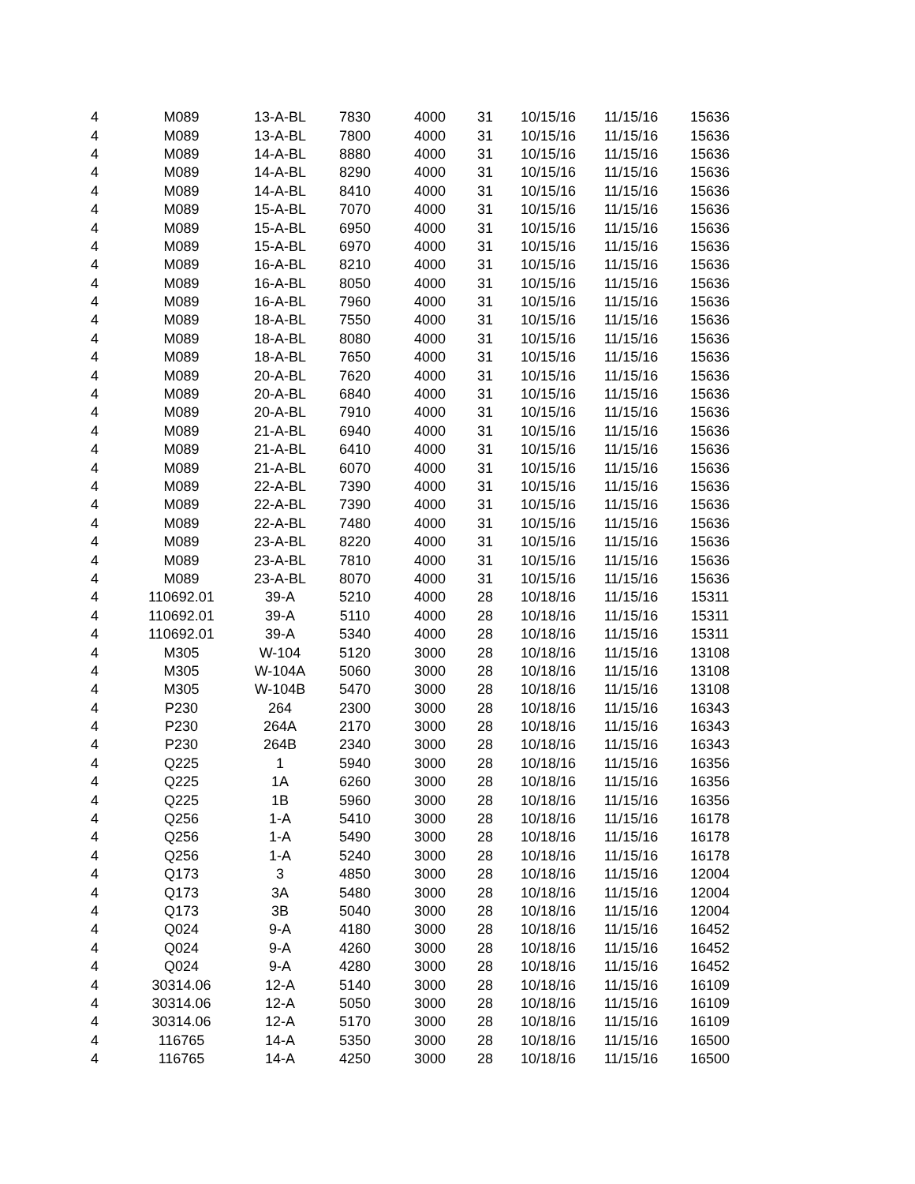| 4 | M089 | 13-A-BL | 7830 | 4000 | 31 | 10/15/16 | 11/15/16 | 15636 |
| 4 | M089 | 13-A-BL | 7800 | 4000 | 31 | 10/15/16 | 11/15/16 | 15636 |
| 4 | M089 | 14-A-BL | 8880 | 4000 | 31 | 10/15/16 | 11/15/16 | 15636 |
| 4 | M089 | 14-A-BL | 8290 | 4000 | 31 | 10/15/16 | 11/15/16 | 15636 |
| 4 | M089 | 14-A-BL | 8410 | 4000 | 31 | 10/15/16 | 11/15/16 | 15636 |
| 4 | M089 | 15-A-BL | 7070 | 4000 | 31 | 10/15/16 | 11/15/16 | 15636 |
| 4 | M089 | 15-A-BL | 6950 | 4000 | 31 | 10/15/16 | 11/15/16 | 15636 |
| 4 | M089 | 15-A-BL | 6970 | 4000 | 31 | 10/15/16 | 11/15/16 | 15636 |
| 4 | M089 | 16-A-BL | 8210 | 4000 | 31 | 10/15/16 | 11/15/16 | 15636 |
| 4 | M089 | 16-A-BL | 8050 | 4000 | 31 | 10/15/16 | 11/15/16 | 15636 |
| 4 | M089 | 16-A-BL | 7960 | 4000 | 31 | 10/15/16 | 11/15/16 | 15636 |
| 4 | M089 | 18-A-BL | 7550 | 4000 | 31 | 10/15/16 | 11/15/16 | 15636 |
| 4 | M089 | 18-A-BL | 8080 | 4000 | 31 | 10/15/16 | 11/15/16 | 15636 |
| 4 | M089 | 18-A-BL | 7650 | 4000 | 31 | 10/15/16 | 11/15/16 | 15636 |
| 4 | M089 | 20-A-BL | 7620 | 4000 | 31 | 10/15/16 | 11/15/16 | 15636 |
| 4 | M089 | 20-A-BL | 6840 | 4000 | 31 | 10/15/16 | 11/15/16 | 15636 |
| 4 | M089 | 20-A-BL | 7910 | 4000 | 31 | 10/15/16 | 11/15/16 | 15636 |
| 4 | M089 | 21-A-BL | 6940 | 4000 | 31 | 10/15/16 | 11/15/16 | 15636 |
| 4 | M089 | 21-A-BL | 6410 | 4000 | 31 | 10/15/16 | 11/15/16 | 15636 |
| 4 | M089 | 21-A-BL | 6070 | 4000 | 31 | 10/15/16 | 11/15/16 | 15636 |
| 4 | M089 | 22-A-BL | 7390 | 4000 | 31 | 10/15/16 | 11/15/16 | 15636 |
| 4 | M089 | 22-A-BL | 7390 | 4000 | 31 | 10/15/16 | 11/15/16 | 15636 |
| 4 | M089 | 22-A-BL | 7480 | 4000 | 31 | 10/15/16 | 11/15/16 | 15636 |
| 4 | M089 | 23-A-BL | 8220 | 4000 | 31 | 10/15/16 | 11/15/16 | 15636 |
| 4 | M089 | 23-A-BL | 7810 | 4000 | 31 | 10/15/16 | 11/15/16 | 15636 |
| 4 | M089 | 23-A-BL | 8070 | 4000 | 31 | 10/15/16 | 11/15/16 | 15636 |
| 4 | 110692.01 | 39-A | 5210 | 4000 | 28 | 10/18/16 | 11/15/16 | 15311 |
| 4 | 110692.01 | 39-A | 5110 | 4000 | 28 | 10/18/16 | 11/15/16 | 15311 |
| 4 | 110692.01 | 39-A | 5340 | 4000 | 28 | 10/18/16 | 11/15/16 | 15311 |
| 4 | M305 | W-104 | 5120 | 3000 | 28 | 10/18/16 | 11/15/16 | 13108 |
| 4 | M305 | W-104A | 5060 | 3000 | 28 | 10/18/16 | 11/15/16 | 13108 |
| 4 | M305 | W-104B | 5470 | 3000 | 28 | 10/18/16 | 11/15/16 | 13108 |
| 4 | P230 | 264 | 2300 | 3000 | 28 | 10/18/16 | 11/15/16 | 16343 |
| 4 | P230 | 264A | 2170 | 3000 | 28 | 10/18/16 | 11/15/16 | 16343 |
| 4 | P230 | 264B | 2340 | 3000 | 28 | 10/18/16 | 11/15/16 | 16343 |
| 4 | Q225 | 1 | 5940 | 3000 | 28 | 10/18/16 | 11/15/16 | 16356 |
| 4 | Q225 | 1A | 6260 | 3000 | 28 | 10/18/16 | 11/15/16 | 16356 |
| 4 | Q225 | 1B | 5960 | 3000 | 28 | 10/18/16 | 11/15/16 | 16356 |
| 4 | Q256 | 1-A | 5410 | 3000 | 28 | 10/18/16 | 11/15/16 | 16178 |
| 4 | Q256 | 1-A | 5490 | 3000 | 28 | 10/18/16 | 11/15/16 | 16178 |
| 4 | Q256 | 1-A | 5240 | 3000 | 28 | 10/18/16 | 11/15/16 | 16178 |
| 4 | Q173 | 3 | 4850 | 3000 | 28 | 10/18/16 | 11/15/16 | 12004 |
| 4 | Q173 | 3A | 5480 | 3000 | 28 | 10/18/16 | 11/15/16 | 12004 |
| 4 | Q173 | 3B | 5040 | 3000 | 28 | 10/18/16 | 11/15/16 | 12004 |
| 4 | Q024 | 9-A | 4180 | 3000 | 28 | 10/18/16 | 11/15/16 | 16452 |
| 4 | Q024 | 9-A | 4260 | 3000 | 28 | 10/18/16 | 11/15/16 | 16452 |
| 4 | Q024 | 9-A | 4280 | 3000 | 28 | 10/18/16 | 11/15/16 | 16452 |
| 4 | 30314.06 | 12-A | 5140 | 3000 | 28 | 10/18/16 | 11/15/16 | 16109 |
| 4 | 30314.06 | 12-A | 5050 | 3000 | 28 | 10/18/16 | 11/15/16 | 16109 |
| 4 | 30314.06 | 12-A | 5170 | 3000 | 28 | 10/18/16 | 11/15/16 | 16109 |
| 4 | 116765 | 14-A | 5350 | 3000 | 28 | 10/18/16 | 11/15/16 | 16500 |
| 4 | 116765 | 14-A | 4250 | 3000 | 28 | 10/18/16 | 11/15/16 | 16500 |